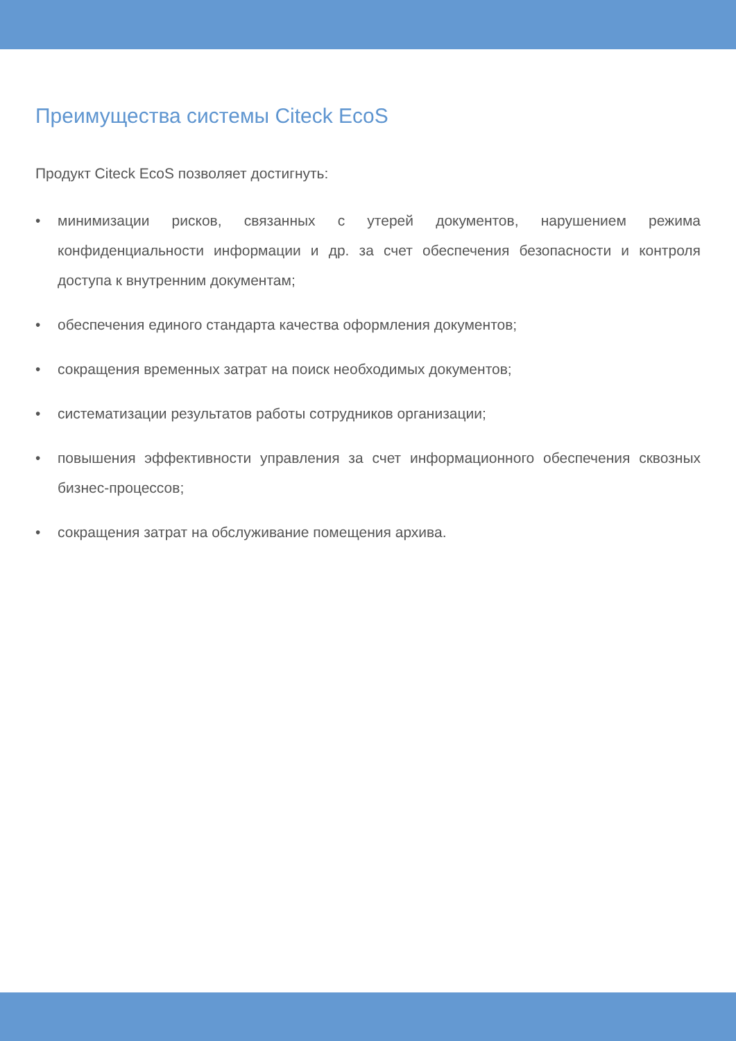Преимущества системы Citeck EcoS
Продукт Citeck EcoS позволяет достигнуть:
• минимизации рисков, связанных с утерей документов, нарушением режима конфиденциальности информации и др. за счет обеспечения безопасности и контроля доступа к внутренним документам;
• обеспечения единого стандарта качества оформления документов;
• сокращения временных затрат на поиск необходимых документов;
• систематизации результатов работы сотрудников организации;
• повышения эффективности управления за счет информационного обеспечения сквозных бизнес-процессов;
• сокращения затрат на обслуживание помещения архива.